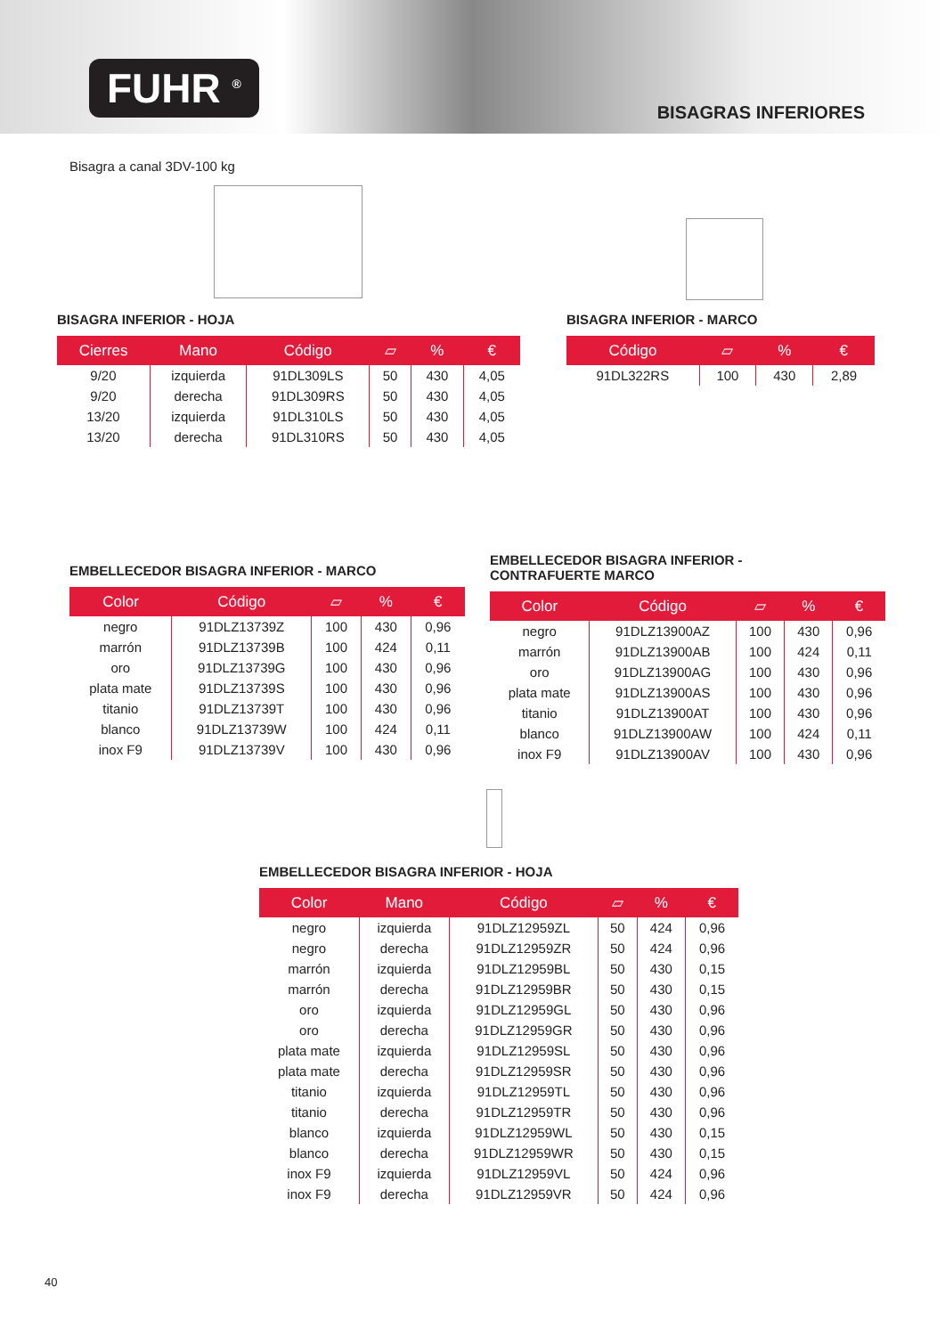FUHR <sup>®</sup>
BISAGRAS INFERIORES
Bisagra a canal 3DV-100 kg
BISAGRA INFERIOR - HOJA
| Cierres | Mano | Código | ▱ | % | € |
| --- | --- | --- | --- | --- | --- |
| 9/20 | izquierda | 91DL309LS | 50 | 430 | 4,05 |
| 9/20 | derecha | 91DL309RS | 50 | 430 | 4,05 |
| 13/20 | izquierda | 91DL310LS | 50 | 430 | 4,05 |
| 13/20 | derecha | 91DL310RS | 50 | 430 | 4,05 |
BISAGRA INFERIOR - MARCO
| Código | ▱ | % | € |
| --- | --- | --- | --- |
| 91DL322RS | 100 | 430 | 2,89 |
EMBELLECEDOR BISAGRA INFERIOR - MARCO
| Color | Código | ▱ | % | € |
| --- | --- | --- | --- | --- |
| negro | 91DLZ13739Z | 100 | 430 | 0,96 |
| marrón | 91DLZ13739B | 100 | 424 | 0,11 |
| oro | 91DLZ13739G | 100 | 430 | 0,96 |
| plata mate | 91DLZ13739S | 100 | 430 | 0,96 |
| titanio | 91DLZ13739T | 100 | 430 | 0,96 |
| blanco | 91DLZ13739W | 100 | 424 | 0,11 |
| inox F9 | 91DLZ13739V | 100 | 430 | 0,96 |
EMBELLECEDOR BISAGRA INFERIOR -
CONTRAFUERTE MARCO
| Color | Código | ▱ | % | € |
| --- | --- | --- | --- | --- |
| negro | 91DLZ13900AZ | 100 | 430 | 0,96 |
| marrón | 91DLZ13900AB | 100 | 424 | 0,11 |
| oro | 91DLZ13900AG | 100 | 430 | 0,96 |
| plata mate | 91DLZ13900AS | 100 | 430 | 0,96 |
| titanio | 91DLZ13900AT | 100 | 430 | 0,96 |
| blanco | 91DLZ13900AW | 100 | 424 | 0,11 |
| inox F9 | 91DLZ13900AV | 100 | 430 | 0,96 |
EMBELLECEDOR BISAGRA INFERIOR - HOJA
| Color | Mano | Código | ▱ | % | € |
| --- | --- | --- | --- | --- | --- |
| negro | izquierda | 91DLZ12959ZL | 50 | 424 | 0,96 |
| negro | derecha | 91DLZ12959ZR | 50 | 424 | 0,96 |
| marrón | izquierda | 91DLZ12959BL | 50 | 430 | 0,15 |
| marrón | derecha | 91DLZ12959BR | 50 | 430 | 0,15 |
| oro | izquierda | 91DLZ12959GL | 50 | 430 | 0,96 |
| oro | derecha | 91DLZ12959GR | 50 | 430 | 0,96 |
| plata mate | izquierda | 91DLZ12959SL | 50 | 430 | 0,96 |
| plata mate | derecha | 91DLZ12959SR | 50 | 430 | 0,96 |
| titanio | izquierda | 91DLZ12959TL | 50 | 430 | 0,96 |
| titanio | derecha | 91DLZ12959TR | 50 | 430 | 0,96 |
| blanco | izquierda | 91DLZ12959WL | 50 | 430 | 0,15 |
| blanco | derecha | 91DLZ12959WR | 50 | 430 | 0,15 |
| inox F9 | izquierda | 91DLZ12959VL | 50 | 424 | 0,96 |
| inox F9 | derecha | 91DLZ12959VR | 50 | 424 | 0,96 |
40